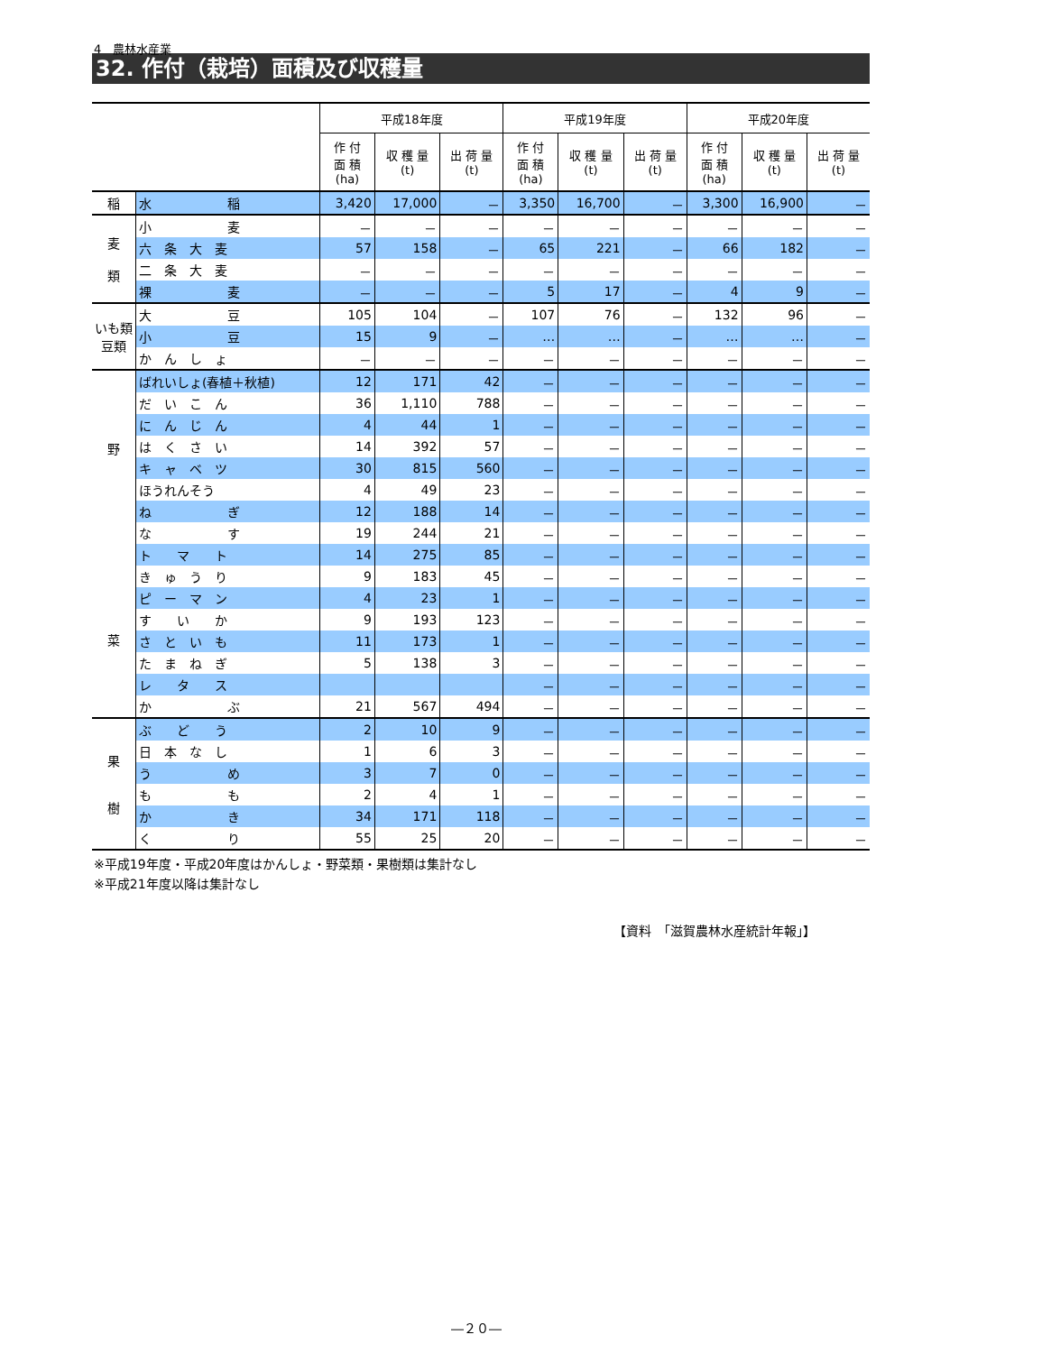4　農林水産業
32. 作付（栽培）面積及び収穫量
| | | 平成18年度 | | | 平成19年度 | | | 平成20年度 | | |
| --- | --- | --- | --- | --- | --- | --- | --- | --- | --- | --- |
| | | 作 付 面 積 (ha) | 収 穫 量 (t) | 出 荷 量 (t) | 作 付 面 積 (ha) | 収 穫 量 (t) | 出 荷 量 (t) | 作 付 面 積 (ha) | 収 穫 量 (t) | 出 荷 量 (t) |
| 稲 | 水 稲 | 3,420 | 17,000 | － | 3,350 | 16,700 | － | 3,300 | 16,900 | － |
| 麦 類 | 小 麦 | － | － | － | － | － | － | － | － | － |
| | 六 条 大 麦 | 57 | 158 | － | 65 | 221 | － | 66 | 182 | － |
| | 二 条 大 麦 | － | － | － | － | － | － | － | － | － |
| | 裸 麦 | － | － | － | 5 | 17 | － | 4 | 9 | － |
| いも類 豆類 | 大 豆 | 105 | 104 | － | 107 | 76 | － | 132 | 96 | － |
| | 小 豆 | 15 | 9 | － | … | … | － | … | … | － |
| | か ん し ょ | － | － | － | － | － | － | － | － | － |
| 野 菜 | ばれいしょ(春植＋秋植) | 12 | 171 | 42 | － | － | － | － | － | － |
| | だ い こ ん | 36 | 1,110 | 788 | － | － | － | － | － | － |
| | に ん じ ん | 4 | 44 | 1 | － | － | － | － | － | － |
| | は く さ い | 14 | 392 | 57 | － | － | － | － | － | － |
| | キ ャ ベ ツ | 30 | 815 | 560 | － | － | － | － | － | － |
| | ほうれんそう | 4 | 49 | 23 | － | － | － | － | － | － |
| | ね ぎ | 12 | 188 | 14 | － | － | － | － | － | － |
| | な す | 19 | 244 | 21 | － | － | － | － | － | － |
| | ト マ ト | 14 | 275 | 85 | － | － | － | － | － | － |
| | き ゅ う り | 9 | 183 | 45 | － | － | － | － | － | － |
| | ピ ー マ ン | 4 | 23 | 1 | － | － | － | － | － | － |
| | す い か | 9 | 193 | 123 | － | － | － | － | － | － |
| | さ と い も | 11 | 173 | 1 | － | － | － | － | － | － |
| | た ま ね ぎ | 5 | 138 | 3 | － | － | － | － | － | － |
| | レ タ ス | | | | － | － | － | － | － | － |
| | か ぶ | 21 | 567 | 494 | － | － | － | － | － | － |
| 果 樹 | ぶ ど う | 2 | 10 | 9 | － | － | － | － | － | － |
| | 日 本 な し | 1 | 6 | 3 | － | － | － | － | － | － |
| | う め | 3 | 7 | 0 | － | － | － | － | － | － |
| | も も | 2 | 4 | 1 | － | － | － | － | － | － |
| | か き | 34 | 171 | 118 | － | － | － | － | － | － |
| | く り | 55 | 25 | 20 | － | － | － | － | － | － |
※平成19年度・平成20年度はかんしょ・野菜類・果樹類は集計なし
※平成21年度以降は集計なし
【資料　「滋賀農林水産統計年報」】
―２０―